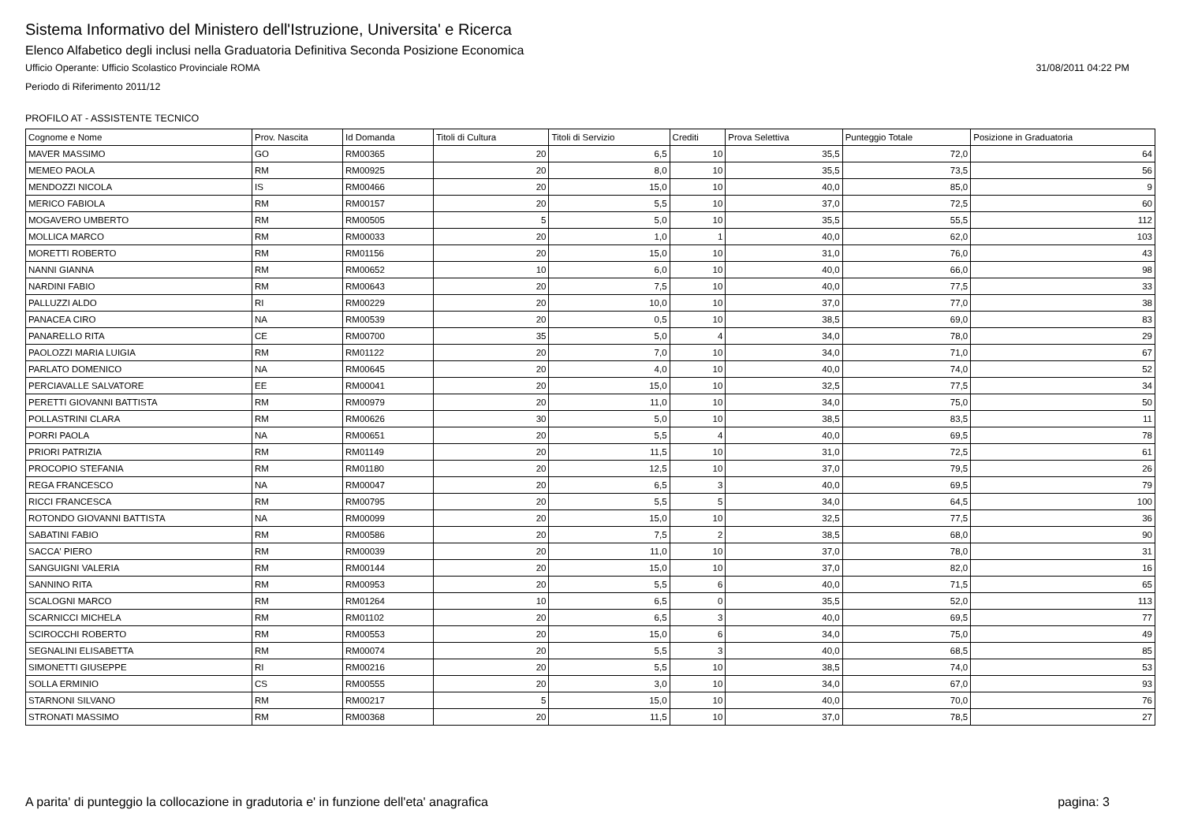Sistema Informativo del Ministero dell'Istruzione, Universita' e Ricerca
Elenco Alfabetico degli inclusi nella Graduatoria Definitiva Seconda Posizione Economica
Ufficio Operante: Ufficio Scolastico Provinciale ROMA 31/08/2011 04:22 PM
Periodo di Riferimento 2011/12
PROFILO AT - ASSISTENTE TECNICO
| Cognome e Nome | Prov. Nascita | Id Domanda | Titoli di Cultura | Titoli di Servizio | Crediti | Prova Selettiva | Punteggio Totale | Posizione in Graduatoria |
| --- | --- | --- | --- | --- | --- | --- | --- | --- |
| MAVER MASSIMO | GO | RM00365 | 20 | 6,5 | 10 | 35,5 | 72,0 | 64 |
| MEMEO PAOLA | RM | RM00925 | 20 | 8,0 | 10 | 35,5 | 73,5 | 56 |
| MENDOZZI NICOLA | IS | RM00466 | 20 | 15,0 | 10 | 40,0 | 85,0 | 9 |
| MERICO FABIOLA | RM | RM00157 | 20 | 5,5 | 10 | 37,0 | 72,5 | 60 |
| MOGAVERO UMBERTO | RM | RM00505 | 5 | 5,0 | 10 | 35,5 | 55,5 | 112 |
| MOLLICA MARCO | RM | RM00033 | 20 | 1,0 | 1 | 40,0 | 62,0 | 103 |
| MORETTI ROBERTO | RM | RM01156 | 20 | 15,0 | 10 | 31,0 | 76,0 | 43 |
| NANNI GIANNA | RM | RM00652 | 10 | 6,0 | 10 | 40,0 | 66,0 | 98 |
| NARDINI FABIO | RM | RM00643 | 20 | 7,5 | 10 | 40,0 | 77,5 | 33 |
| PALLUZZI ALDO | RI | RM00229 | 20 | 10,0 | 10 | 37,0 | 77,0 | 38 |
| PANACEA CIRO | NA | RM00539 | 20 | 0,5 | 10 | 38,5 | 69,0 | 83 |
| PANARELLO RITA | CE | RM00700 | 35 | 5,0 | 4 | 34,0 | 78,0 | 29 |
| PAOLOZZI MARIA LUIGIA | RM | RM01122 | 20 | 7,0 | 10 | 34,0 | 71,0 | 67 |
| PARLATO DOMENICO | NA | RM00645 | 20 | 4,0 | 10 | 40,0 | 74,0 | 52 |
| PERCIAVALLE SALVATORE | EE | RM00041 | 20 | 15,0 | 10 | 32,5 | 77,5 | 34 |
| PERETTI GIOVANNI BATTISTA | RM | RM00979 | 20 | 11,0 | 10 | 34,0 | 75,0 | 50 |
| POLLASTRINI CLARA | RM | RM00626 | 30 | 5,0 | 10 | 38,5 | 83,5 | 11 |
| PORRI PAOLA | NA | RM00651 | 20 | 5,5 | 4 | 40,0 | 69,5 | 78 |
| PRIORI PATRIZIA | RM | RM01149 | 20 | 11,5 | 10 | 31,0 | 72,5 | 61 |
| PROCOPIO STEFANIA | RM | RM01180 | 20 | 12,5 | 10 | 37,0 | 79,5 | 26 |
| REGA FRANCESCO | NA | RM00047 | 20 | 6,5 | 3 | 40,0 | 69,5 | 79 |
| RICCI FRANCESCA | RM | RM00795 | 20 | 5,5 | 5 | 34,0 | 64,5 | 100 |
| ROTONDO GIOVANNI BATTISTA | NA | RM00099 | 20 | 15,0 | 10 | 32,5 | 77,5 | 36 |
| SABATINI FABIO | RM | RM00586 | 20 | 7,5 | 2 | 38,5 | 68,0 | 90 |
| SACCA' PIERO | RM | RM00039 | 20 | 11,0 | 10 | 37,0 | 78,0 | 31 |
| SANGUIGNI VALERIA | RM | RM00144 | 20 | 15,0 | 10 | 37,0 | 82,0 | 16 |
| SANNINO RITA | RM | RM00953 | 20 | 5,5 | 6 | 40,0 | 71,5 | 65 |
| SCALOGNI MARCO | RM | RM01264 | 10 | 6,5 | 0 | 35,5 | 52,0 | 113 |
| SCARNICCI MICHELA | RM | RM01102 | 20 | 6,5 | 3 | 40,0 | 69,5 | 77 |
| SCIROCCHI ROBERTO | RM | RM00553 | 20 | 15,0 | 6 | 34,0 | 75,0 | 49 |
| SEGNALINI ELISABETTA | RM | RM00074 | 20 | 5,5 | 3 | 40,0 | 68,5 | 85 |
| SIMONETTI GIUSEPPE | RI | RM00216 | 20 | 5,5 | 10 | 38,5 | 74,0 | 53 |
| SOLLA ERMINIO | CS | RM00555 | 20 | 3,0 | 10 | 34,0 | 67,0 | 93 |
| STARNONI SILVANO | RM | RM00217 | 5 | 15,0 | 10 | 40,0 | 70,0 | 76 |
| STRONATI MASSIMO | RM | RM00368 | 20 | 11,5 | 10 | 37,0 | 78,5 | 27 |
A parita' di punteggio la collocazione in gradutoria e' in funzione dell'eta' anagrafica pagina: 3